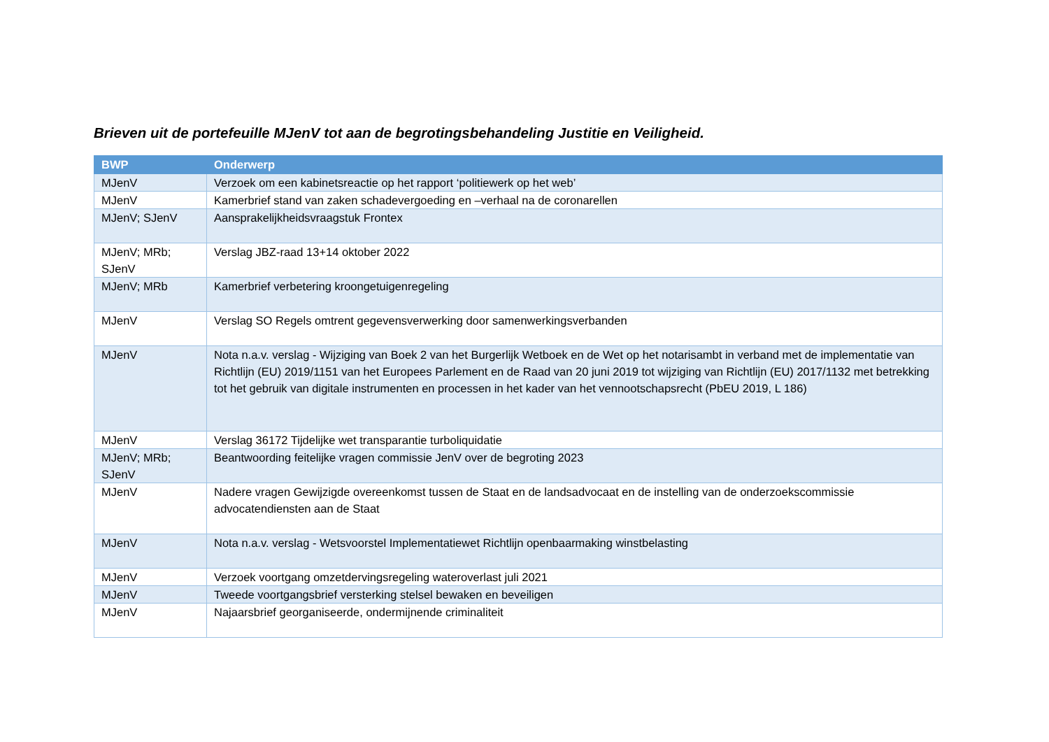Brieven uit de portefeuille MJenV tot aan de begrotingsbehandeling Justitie en Veiligheid.
| BWP | Onderwerp |
| --- | --- |
| MJenV | Verzoek om een kabinetsreactie op het rapport ‘politiewerk op het web’ |
| MJenV | Kamerbrief stand van zaken schadevergoeding en –verhaal na de coronarellen |
| MJenV; SJenV | Aansprakelijkheidsvraagstuk Frontex |
| MJenV; MRb; SJenV | Verslag JBZ-raad 13+14 oktober 2022 |
| MJenV; MRb | Kamerbrief verbetering kroongetuigenregeling |
| MJenV | Verslag SO Regels omtrent gegevensverwerking door samenwerkingsverbanden |
| MJenV | Nota n.a.v. verslag - Wijziging van Boek 2 van het Burgerlijk Wetboek en de Wet op het notarisambt in verband met de implementatie van Richtlijn (EU) 2019/1151 van het Europees Parlement en de Raad van 20 juni 2019 tot wijziging van Richtlijn (EU) 2017/1132 met betrekking tot het gebruik van digitale instrumenten en processen in het kader van het vennootschapsrecht (PbEU 2019, L 186) |
| MJenV | Verslag 36172 Tijdelijke wet transparantie turboliquidatie |
| MJenV; MRb; SJenV | Beantwoording feitelijke vragen commissie JenV over de begroting 2023 |
| MJenV | Nadere vragen Gewijzigde overeenkomst tussen de Staat en de landsadvocaat en de instelling van de onderzoekscommissie advocatendiensten aan de Staat |
| MJenV | Nota n.a.v. verslag - Wetsvoorstel Implementatiewet Richtlijn openbaarmaking winstbelasting |
| MJenV | Verzoek voortgang omzetdervingsregeling wateroverlast juli 2021 |
| MJenV | Tweede voortgangsbrief versterking stelsel bewaken en beveiligen |
| MJenV | Najaarsbrief georganiseerde, ondermijnende criminaliteit |